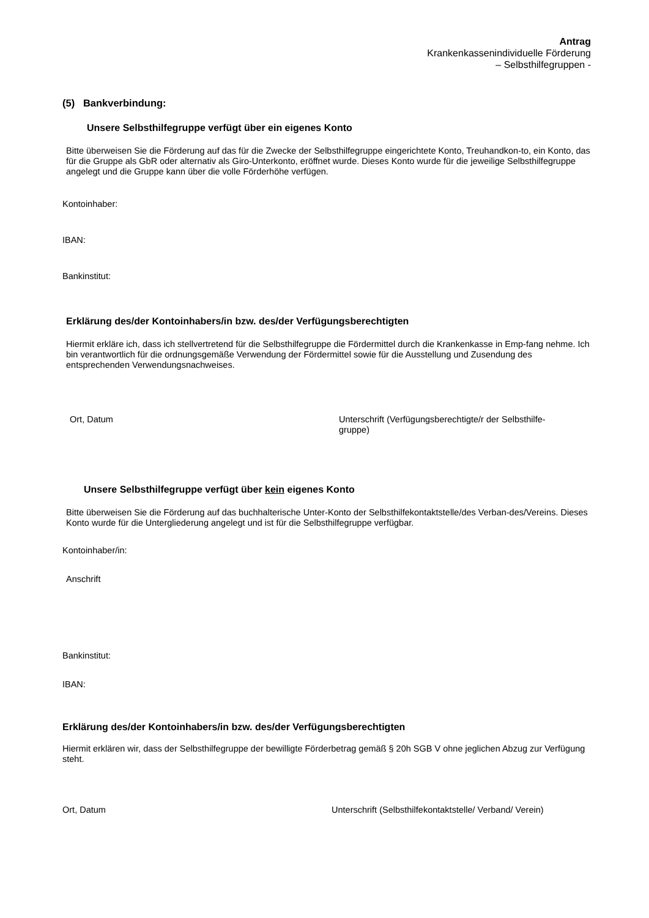Antrag
Krankenkassenindividuelle Förderung
– Selbsthilfegruppen -
(5) Bankverbindung:
Unsere Selbsthilfegruppe verfügt über ein eigenes Konto
Bitte überweisen Sie die Förderung auf das für die Zwecke der Selbsthilfegruppe eingerichtete Konto, Treuhandkon-to, ein Konto, das für die Gruppe als GbR oder alternativ als Giro-Unterkonto, eröffnet wurde. Dieses Konto wurde für die jeweilige Selbsthilfegruppe angelegt und die Gruppe kann über die volle Förderhöhe verfügen.
Kontoinhaber:
IBAN:
Bankinstitut:
Erklärung des/der Kontoinhabers/in bzw. des/der Verfügungsberechtigten
Hiermit erkläre ich, dass ich stellvertretend für die Selbsthilfegruppe die Fördermittel durch die Krankenkasse in Emp-fang nehme. Ich bin verantwortlich für die ordnungsgemäße Verwendung der Fördermittel sowie für die Ausstellung und Zusendung des entsprechenden Verwendungsnachweises.
Ort, Datum
Unterschrift (Verfügungsberechtigte/r der Selbsthilfe-gruppe)
Unsere Selbsthilfegruppe verfügt über kein eigenes Konto
Bitte überweisen Sie die Förderung auf das buchhalterische Unter-Konto der Selbsthilfekontaktstelle/des Verban-des/Vereins. Dieses Konto wurde für die Untergliederung angelegt und ist für die Selbsthilfegruppe verfügbar.
Kontoinhaber/in:
Anschrift
Bankinstitut:
IBAN:
Erklärung des/der Kontoinhabers/in bzw. des/der Verfügungsberechtigten
Hiermit erklären wir, dass der Selbsthilfegruppe der bewilligte Förderbetrag gemäß § 20h SGB V ohne jeglichen Abzug zur Verfügung steht.
Ort, Datum
Unterschrift (Selbsthilfekontaktstelle/ Verband/ Verein)